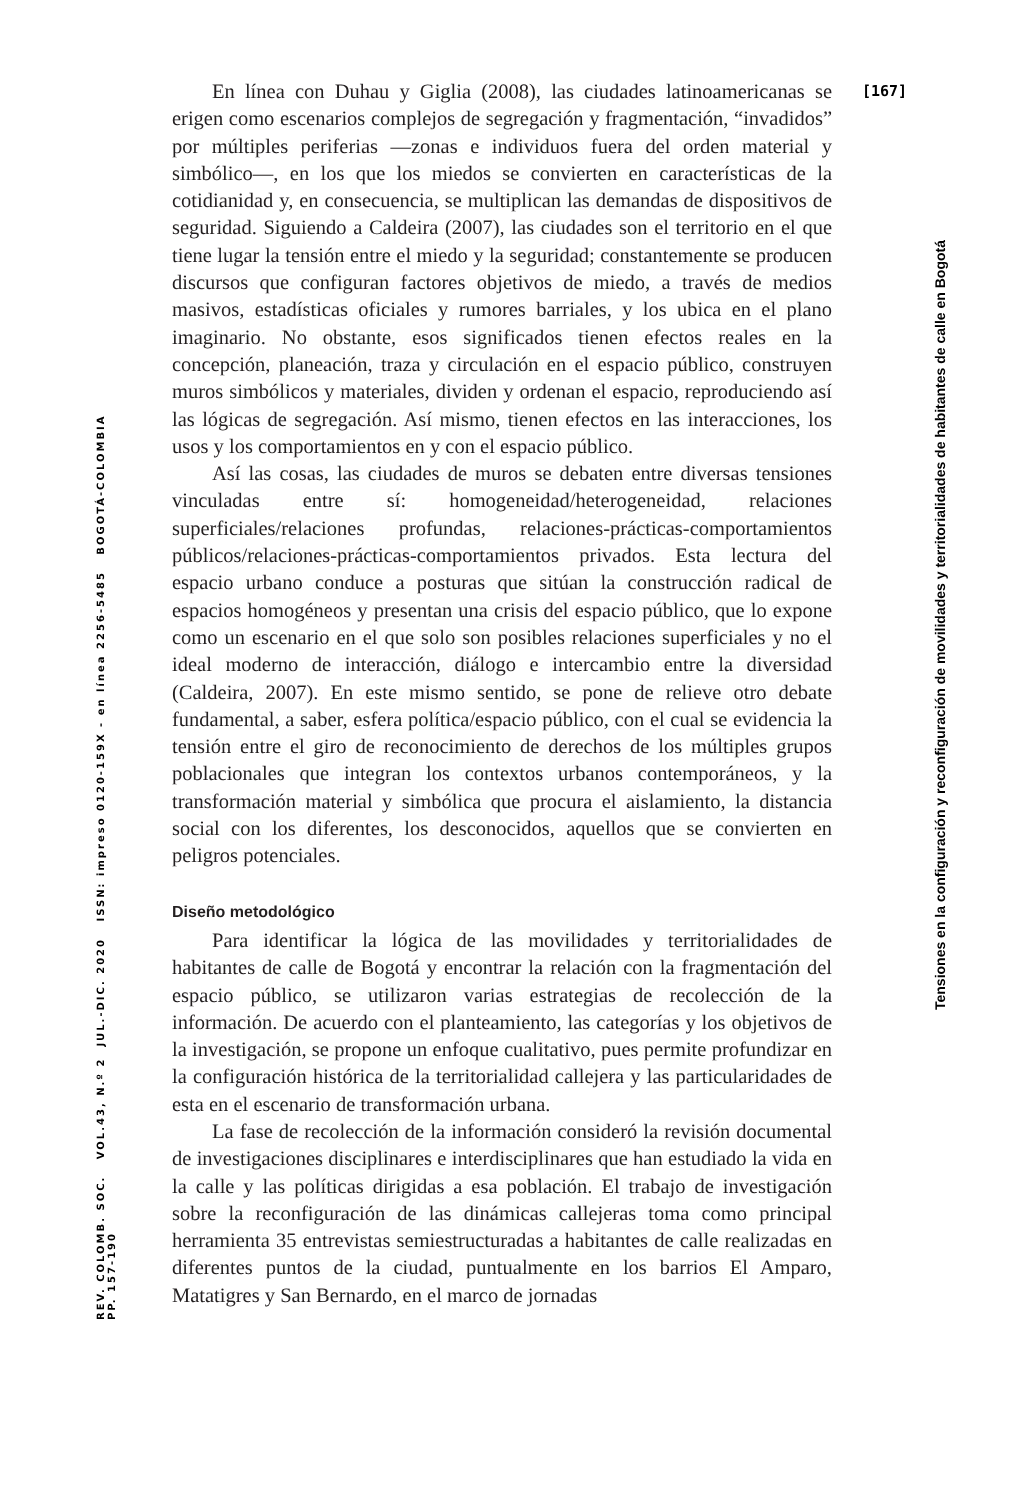[167]
Tensiones en la configuración y reconfiguración de movilidades y territorialidades de habitantes de calle en Bogotá
REV. COLOMB. SOC. VOL.43, N.º 2 JUL.-DIC. 2020 ISSN: impreso 0120-159X - en línea 2256-5485 BOGOTÁ-COLOMBIA PP. 157-190
En línea con Duhau y Giglia (2008), las ciudades latinoamericanas se erigen como escenarios complejos de segregación y fragmentación, “invadidos” por múltiples periferias —zonas e individuos fuera del orden material y simbólico—, en los que los miedos se convierten en características de la cotidianidad y, en consecuencia, se multiplican las demandas de dispositivos de seguridad. Siguiendo a Caldeira (2007), las ciudades son el territorio en el que tiene lugar la tensión entre el miedo y la seguridad; constantemente se producen discursos que configuran factores objetivos de miedo, a través de medios masivos, estadísticas oficiales y rumores barriales, y los ubica en el plano imaginario. No obstante, esos significados tienen efectos reales en la concepción, planeación, traza y circulación en el espacio público, construyen muros simbólicos y materiales, dividen y ordenan el espacio, reproduciendo así las lógicas de segregación. Así mismo, tienen efectos en las interacciones, los usos y los comportamientos en y con el espacio público.
Así las cosas, las ciudades de muros se debaten entre diversas tensiones vinculadas entre sí: homogeneidad/heterogeneidad, relaciones superficiales/relaciones profundas, relaciones-prácticas-comportamientos públicos/relaciones-prácticas-comportamientos privados. Esta lectura del espacio urbano conduce a posturas que sitúan la construcción radical de espacios homogéneos y presentan una crisis del espacio público, que lo expone como un escenario en el que solo son posibles relaciones superficiales y no el ideal moderno de interacción, diálogo e intercambio entre la diversidad (Caldeira, 2007). En este mismo sentido, se pone de relieve otro debate fundamental, a saber, esfera política/espacio público, con el cual se evidencia la tensión entre el giro de reconocimiento de derechos de los múltiples grupos poblacionales que integran los contextos urbanos contemporáneos, y la transformación material y simbólica que procura el aislamiento, la distancia social con los diferentes, los desconocidos, aquellos que se convierten en peligros potenciales.
Diseño metodológico
Para identificar la lógica de las movilidades y territorialidades de habitantes de calle de Bogotá y encontrar la relación con la fragmentación del espacio público, se utilizaron varias estrategias de recolección de la información. De acuerdo con el planteamiento, las categorías y los objetivos de la investigación, se propone un enfoque cualitativo, pues permite profundizar en la configuración histórica de la territorialidad callejera y las particularidades de esta en el escenario de transformación urbana.
La fase de recolección de la información consideró la revisión documental de investigaciones disciplinares e interdisciplinares que han estudiado la vida en la calle y las políticas dirigidas a esa población. El trabajo de investigación sobre la reconfiguración de las dinámicas callejeras toma como principal herramienta 35 entrevistas semiestructuradas a habitantes de calle realizadas en diferentes puntos de la ciudad, puntualmente en los barrios El Amparo, Matatigres y San Bernardo, en el marco de jornadas